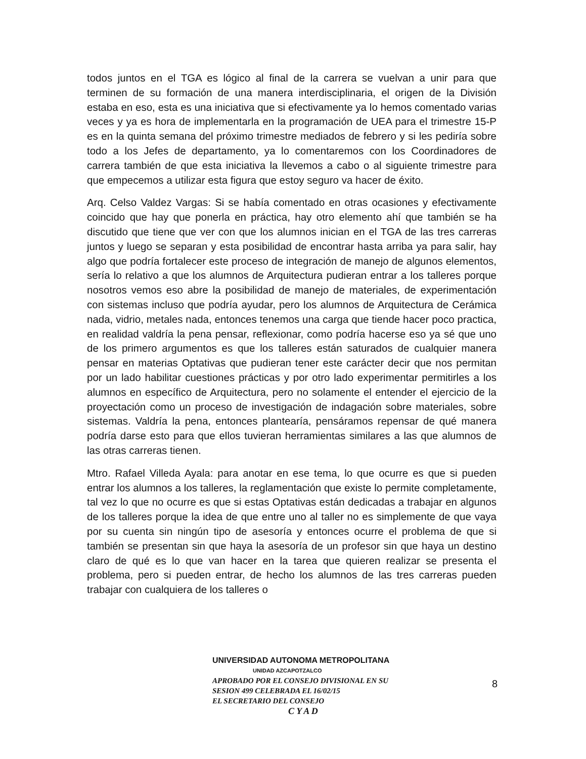todos juntos en el TGA es lógico al final de la carrera se vuelvan a unir para que terminen de su formación de una manera interdisciplinaria, el origen de la División estaba en eso, esta es una iniciativa que si efectivamente ya lo hemos comentado varias veces y ya es hora de implementarla en la programación de UEA para el trimestre 15-P es en la quinta semana del próximo trimestre mediados de febrero y si les pediría sobre todo a los Jefes de departamento, ya lo comentaremos con los Coordinadores de carrera también de que esta iniciativa la llevemos a cabo o al siguiente trimestre para que empecemos a utilizar esta figura que estoy seguro va hacer de éxito.
Arq. Celso Valdez Vargas: Si se había comentado en otras ocasiones y efectivamente coincido que hay que ponerla en práctica, hay otro elemento ahí que también se ha discutido que tiene que ver con que los alumnos inician en el TGA de las tres carreras juntos y luego se separan y esta posibilidad de encontrar hasta arriba ya para salir, hay algo que podría fortalecer este proceso de integración de manejo de algunos elementos, sería lo relativo a que los alumnos de Arquitectura pudieran entrar a los talleres porque nosotros vemos eso abre la posibilidad de manejo de materiales, de experimentación con sistemas incluso que podría ayudar, pero los alumnos de Arquitectura de Cerámica nada, vidrio, metales nada, entonces tenemos una carga que tiende hacer poco practica, en realidad valdría la pena pensar, reflexionar, como podría hacerse eso ya sé que uno de los primero argumentos es que los talleres están saturados de cualquier manera pensar en materias Optativas que pudieran tener este carácter decir que nos permitan por un lado habilitar cuestiones prácticas y por otro lado experimentar permitirles a los alumnos en específico de Arquitectura, pero no solamente el entender el ejercicio de la proyectación como un proceso de investigación de indagación sobre materiales, sobre sistemas. Valdría la pena, entonces plantearía, pensáramos repensar de qué manera podría darse esto para que ellos tuvieran herramientas similares a las que alumnos de las otras carreras tienen.
Mtro. Rafael Villeda Ayala: para anotar en ese tema, lo que ocurre es que si pueden entrar los alumnos a los talleres, la reglamentación que existe lo permite completamente, tal vez lo que no ocurre es que si estas Optativas están dedicadas a trabajar en algunos de los talleres porque la idea de que entre uno al taller no es simplemente de que vaya por su cuenta sin ningún tipo de asesoría y entonces ocurre el problema de que si también se presentan sin que haya la asesoría de un profesor sin que haya un destino claro de qué es lo que van hacer en la tarea que quieren realizar se presenta el problema, pero si pueden entrar, de hecho los alumnos de las tres carreras pueden trabajar con cualquiera de los talleres o
UNIVERSIDAD AUTONOMA METROPOLITANA
UNIDAD AZCAPOTZALCO
APROBADO POR EL CONSEJO DIVISIONAL EN SU
SESION 499 CELEBRADA EL 16/02/15
EL SECRETARIO DEL CONSEJO
C Y A D
8